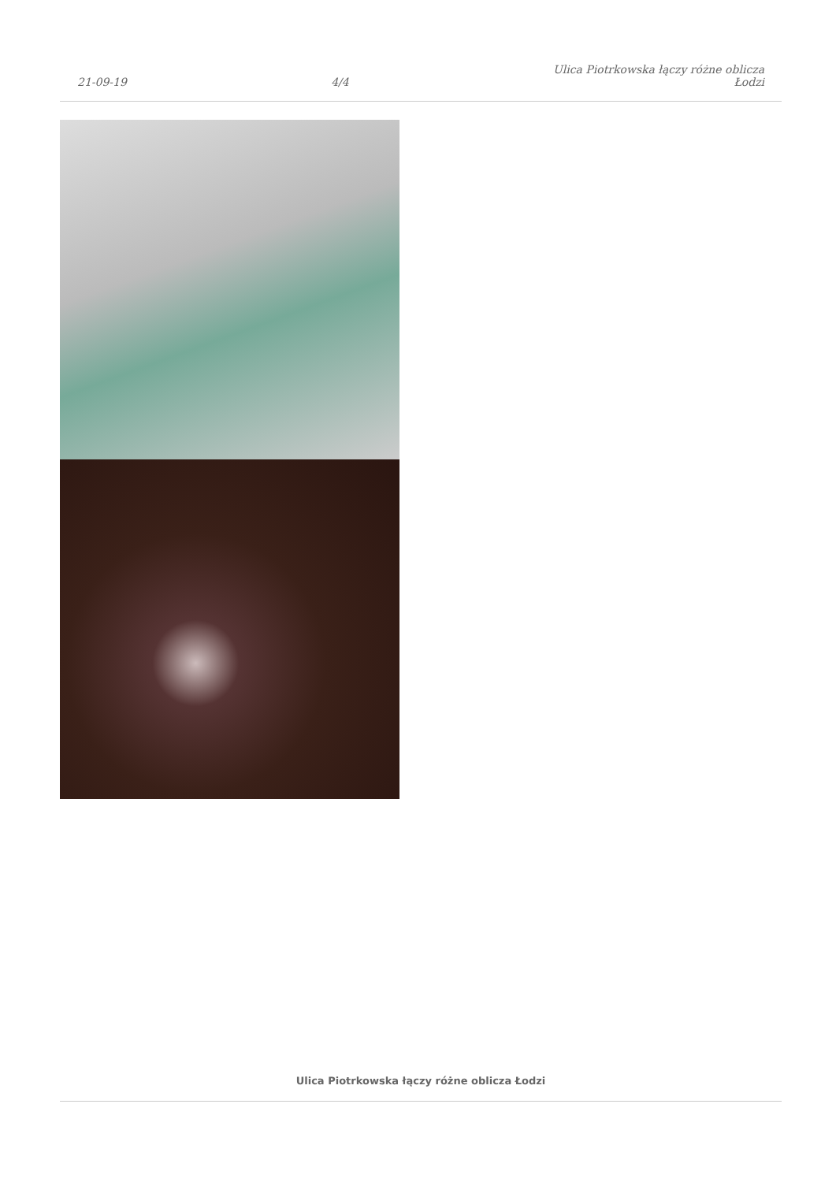21-09-19
4/4
Ulica Piotrkowska łączy różne oblicza
Łodzi
Ulica Piotrkowska łączy różne oblicza Łodzi